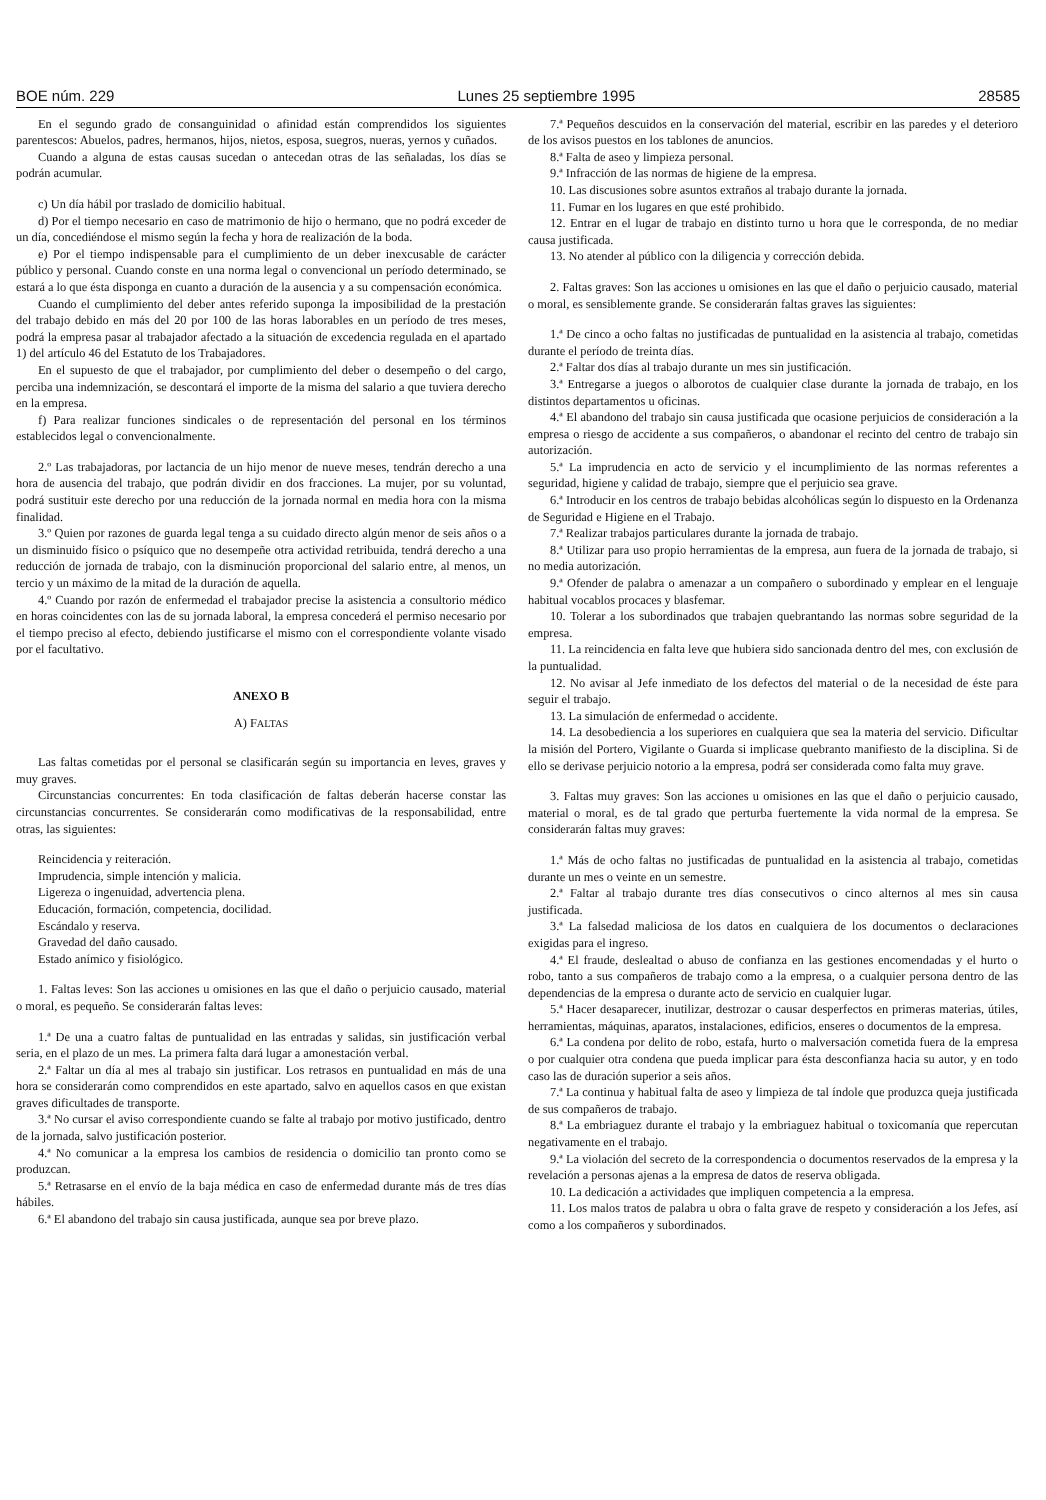BOE núm. 229 Lunes 25 septiembre 1995 28585
En el segundo grado de consanguinidad o afinidad están comprendidos los siguientes parentescos: Abuelos, padres, hermanos, hijos, nietos, esposa, suegros, nueras, yernos y cuñados.
Cuando a alguna de estas causas sucedan o antecedan otras de las señaladas, los días se podrán acumular.
c) Un día hábil por traslado de domicilio habitual.
d) Por el tiempo necesario en caso de matrimonio de hijo o hermano, que no podrá exceder de un día, concediéndose el mismo según la fecha y hora de realización de la boda.
e) Por el tiempo indispensable para el cumplimiento de un deber inexcusable de carácter público y personal. Cuando conste en una norma legal o convencional un período determinado, se estará a lo que ésta disponga en cuanto a duración de la ausencia y a su compensación económica.
Cuando el cumplimiento del deber antes referido suponga la imposibilidad de la prestación del trabajo debido en más del 20 por 100 de las horas laborables en un período de tres meses, podrá la empresa pasar al trabajador afectado a la situación de excedencia regulada en el apartado 1) del artículo 46 del Estatuto de los Trabajadores.
En el supuesto de que el trabajador, por cumplimiento del deber o desempeño o del cargo, perciba una indemnización, se descontará el importe de la misma del salario a que tuviera derecho en la empresa.
f) Para realizar funciones sindicales o de representación del personal en los términos establecidos legal o convencionalmente.
2.º Las trabajadoras, por lactancia de un hijo menor de nueve meses, tendrán derecho a una hora de ausencia del trabajo, que podrán dividir en dos fracciones. La mujer, por su voluntad, podrá sustituir este derecho por una reducción de la jornada normal en media hora con la misma finalidad.
3.º Quien por razones de guarda legal tenga a su cuidado directo algún menor de seis años o a un disminuido físico o psíquico que no desempeñe otra actividad retribuida, tendrá derecho a una reducción de jornada de trabajo, con la disminución proporcional del salario entre, al menos, un tercio y un máximo de la mitad de la duración de aquella.
4.º Cuando por razón de enfermedad el trabajador precise la asistencia a consultorio médico en horas coincidentes con las de su jornada laboral, la empresa concederá el permiso necesario por el tiempo preciso al efecto, debiendo justificarse el mismo con el correspondiente volante visado por el facultativo.
ANEXO B
A) FALTAS
Las faltas cometidas por el personal se clasificarán según su importancia en leves, graves y muy graves.
Circunstancias concurrentes: En toda clasificación de faltas deberán hacerse constar las circunstancias concurrentes. Se considerarán como modificativas de la responsabilidad, entre otras, las siguientes:
Reincidencia y reiteración.
Imprudencia, simple intención y malicia.
Ligereza o ingenuidad, advertencia plena.
Educación, formación, competencia, docilidad.
Escándalo y reserva.
Gravedad del daño causado.
Estado anímico y fisiológico.
1. Faltas leves: Son las acciones u omisiones en las que el daño o perjuicio causado, material o moral, es pequeño. Se considerarán faltas leves:
1.ª De una a cuatro faltas de puntualidad en las entradas y salidas, sin justificación verbal seria, en el plazo de un mes. La primera falta dará lugar a amonestación verbal.
2.ª Faltar un día al mes al trabajo sin justificar. Los retrasos en puntualidad en más de una hora se considerarán como comprendidos en este apartado, salvo en aquellos casos en que existan graves dificultades de transporte.
3.ª No cursar el aviso correspondiente cuando se falte al trabajo por motivo justificado, dentro de la jornada, salvo justificación posterior.
4.ª No comunicar a la empresa los cambios de residencia o domicilio tan pronto como se produzcan.
5.ª Retrasarse en el envío de la baja médica en caso de enfermedad durante más de tres días hábiles.
6.ª El abandono del trabajo sin causa justificada, aunque sea por breve plazo.
7.ª Pequeños descuidos en la conservación del material, escribir en las paredes y el deterioro de los avisos puestos en los tablones de anuncios.
8.ª Falta de aseo y limpieza personal.
9.ª Infracción de las normas de higiene de la empresa.
10. Las discusiones sobre asuntos extraños al trabajo durante la jornada.
11. Fumar en los lugares en que esté prohibido.
12. Entrar en el lugar de trabajo en distinto turno u hora que le corresponda, de no mediar causa justificada.
13. No atender al público con la diligencia y corrección debida.
2. Faltas graves: Son las acciones u omisiones en las que el daño o perjuicio causado, material o moral, es sensiblemente grande. Se considerarán faltas graves las siguientes:
1.ª De cinco a ocho faltas no justificadas de puntualidad en la asistencia al trabajo, cometidas durante el período de treinta días.
2.ª Faltar dos días al trabajo durante un mes sin justificación.
3.ª Entregarse a juegos o alborotos de cualquier clase durante la jornada de trabajo, en los distintos departamentos u oficinas.
4.ª El abandono del trabajo sin causa justificada que ocasione perjuicios de consideración a la empresa o riesgo de accidente a sus compañeros, o abandonar el recinto del centro de trabajo sin autorización.
5.ª La imprudencia en acto de servicio y el incumplimiento de las normas referentes a seguridad, higiene y calidad de trabajo, siempre que el perjuicio sea grave.
6.ª Introducir en los centros de trabajo bebidas alcohólicas según lo dispuesto en la Ordenanza de Seguridad e Higiene en el Trabajo.
7.ª Realizar trabajos particulares durante la jornada de trabajo.
8.ª Utilizar para uso propio herramientas de la empresa, aun fuera de la jornada de trabajo, si no media autorización.
9.ª Ofender de palabra o amenazar a un compañero o subordinado y emplear en el lenguaje habitual vocablos procaces y blasfemar.
10. Tolerar a los subordinados que trabajen quebrantando las normas sobre seguridad de la empresa.
11. La reincidencia en falta leve que hubiera sido sancionada dentro del mes, con exclusión de la puntualidad.
12. No avisar al Jefe inmediato de los defectos del material o de la necesidad de éste para seguir el trabajo.
13. La simulación de enfermedad o accidente.
14. La desobediencia a los superiores en cualquiera que sea la materia del servicio. Dificultar la misión del Portero, Vigilante o Guarda si implicase quebranto manifiesto de la disciplina. Si de ello se derivase perjuicio notorio a la empresa, podrá ser considerada como falta muy grave.
3. Faltas muy graves: Son las acciones u omisiones en las que el daño o perjuicio causado, material o moral, es de tal grado que perturba fuertemente la vida normal de la empresa. Se considerarán faltas muy graves:
1.ª Más de ocho faltas no justificadas de puntualidad en la asistencia al trabajo, cometidas durante un mes o veinte en un semestre.
2.ª Faltar al trabajo durante tres días consecutivos o cinco alternos al mes sin causa justificada.
3.ª La falsedad maliciosa de los datos en cualquiera de los documentos o declaraciones exigidas para el ingreso.
4.ª El fraude, deslealtad o abuso de confianza en las gestiones encomendadas y el hurto o robo, tanto a sus compañeros de trabajo como a la empresa, o a cualquier persona dentro de las dependencias de la empresa o durante acto de servicio en cualquier lugar.
5.ª Hacer desaparecer, inutilizar, destrozar o causar desperfectos en primeras materias, útiles, herramientas, máquinas, aparatos, instalaciones, edificios, enseres o documentos de la empresa.
6.ª La condena por delito de robo, estafa, hurto o malversación cometida fuera de la empresa o por cualquier otra condena que pueda implicar para ésta desconfianza hacia su autor, y en todo caso las de duración superior a seis años.
7.ª La continua y habitual falta de aseo y limpieza de tal índole que produzca queja justificada de sus compañeros de trabajo.
8.ª La embriaguez durante el trabajo y la embriaguez habitual o toxicomanía que repercutan negativamente en el trabajo.
9.ª La violación del secreto de la correspondencia o documentos reservados de la empresa y la revelación a personas ajenas a la empresa de datos de reserva obligada.
10. La dedicación a actividades que impliquen competencia a la empresa.
11. Los malos tratos de palabra u obra o falta grave de respeto y consideración a los Jefes, así como a los compañeros y subordinados.